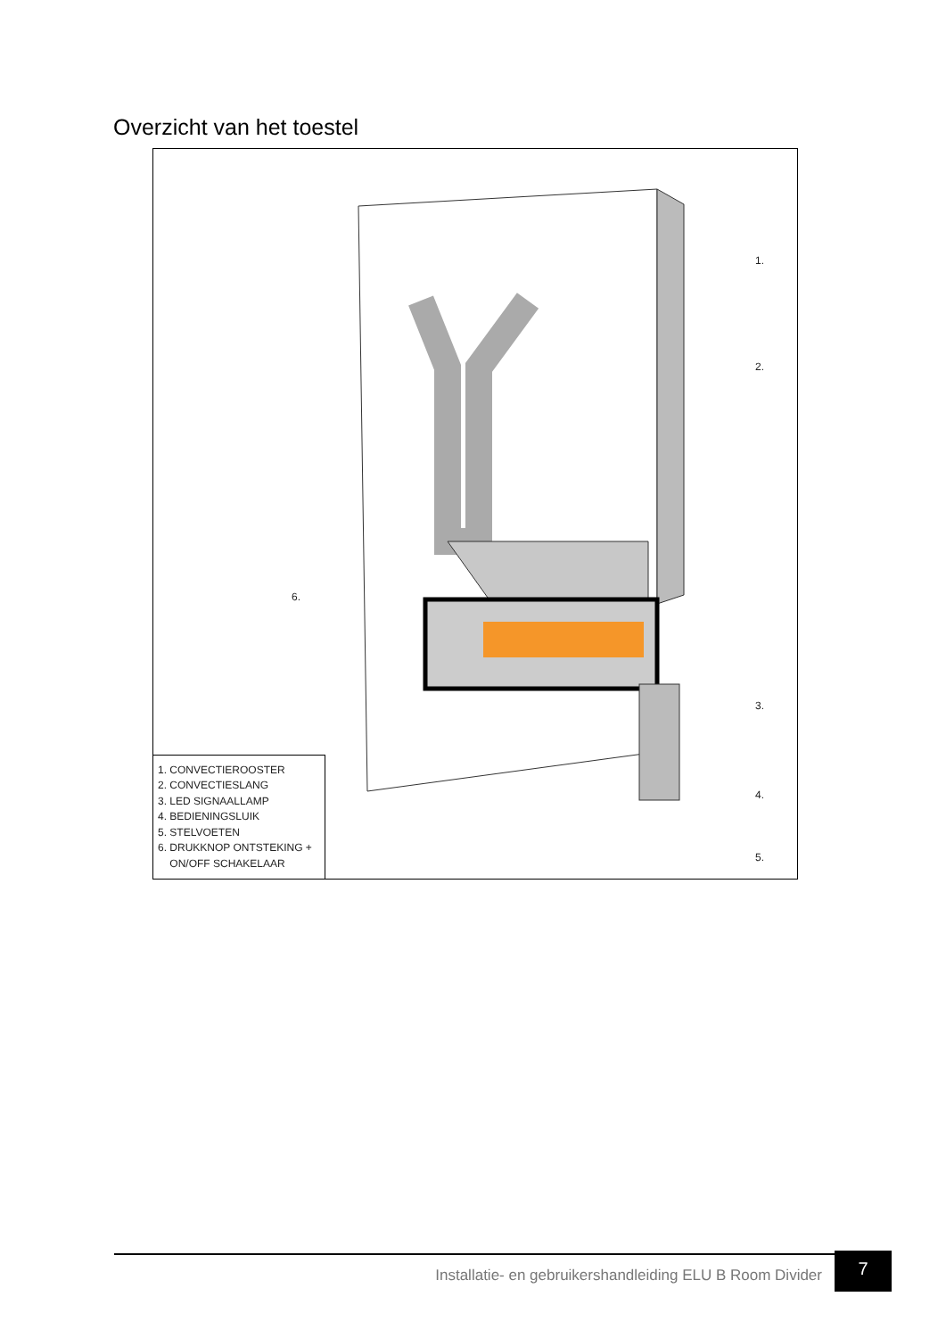Overzicht van het toestel
1.
2.
6.
3.
4.
5.
1. CONVECTIEROOSTER
2. CONVECTIESLANG
3. LED SIGNAALLAMP
4. BEDIENINGSLUIK
5. STELVOETEN
6. DRUKKNOP ONTSTEKING +
ON/OFF SCHAKELAAR
Installatie- en gebruikershandleiding ELU B Room Divider
7